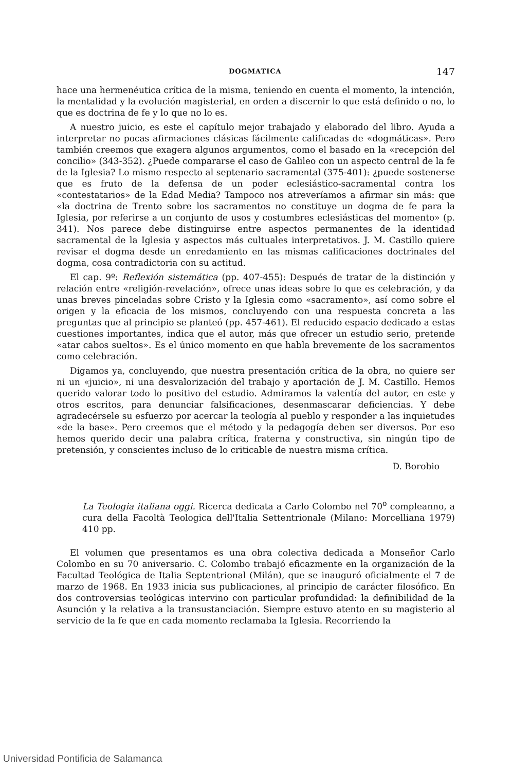DOGMATICA 147
hace una hermenéutica crítica de la misma, teniendo en cuenta el momento, la intención, la mentalidad y la evolución magisterial, en orden a discernir lo que está definido o no, lo que es doctrina de fe y lo que no lo es.
A nuestro juicio, es este el capítulo mejor trabajado y elaborado del libro. Ayuda a interpretar no pocas afirmaciones clásicas fácilmente calificadas de «dogmáticas». Pero también creemos que exagera algunos argumentos, como el basado en la «recepción del concilio» (343-352). ¿Puede compararse el caso de Galileo con un aspecto central de la fe de la Iglesia? Lo mismo respecto al septenario sacramental (375-401): ¿puede sostenerse que es fruto de la defensa de un poder eclesiástico-sacramental contra los «contestatarios» de la Edad Media? Tampoco nos atreveríamos a afirmar sin más: que «la doctrina de Trento sobre los sacramentos no constituye un dogma de fe para la Iglesia, por referirse a un conjunto de usos y costumbres eclesiásticas del momento» (p. 341). Nos parece debe distinguirse entre aspectos permanentes de la identidad sacramental de la Iglesia y aspectos más cultuales interpretativos. J. M. Castillo quiere revisar el dogma desde un enredamiento en las mismas calificaciones doctrinales del dogma, cosa contradictoria con su actitud.
El cap. 9º: Reflexión sistemática (pp. 407-455): Después de tratar de la distinción y relación entre «religión-revelación», ofrece unas ideas sobre lo que es celebración, y da unas breves pinceladas sobre Cristo y la Iglesia como «sacramento», así como sobre el origen y la eficacia de los mismos, concluyendo con una respuesta concreta a las preguntas que al principio se planteó (pp. 457-461). El reducido espacio dedicado a estas cuestiones importantes, indica que el autor, más que ofrecer un estudio serio, pretende «atar cabos sueltos». Es el único momento en que habla brevemente de los sacramentos como celebración.
Digamos ya, concluyendo, que nuestra presentación crítica de la obra, no quiere ser ni un «juicio», ni una desvalorización del trabajo y aportación de J. M. Castillo. Hemos querido valorar todo lo positivo del estudio. Admiramos la valentía del autor, en este y otros escritos, para denunciar falsificaciones, desenmascarar deficiencias. Y debe agradecérsele su esfuerzo por acercar la teología al pueblo y responder a las inquietudes «de la base». Pero creemos que el método y la pedagogía deben ser diversos. Por eso hemos querido decir una palabra crítica, fraterna y constructiva, sin ningún tipo de pretensión, y conscientes incluso de lo criticable de nuestra misma crítica.
D. Borobio
La Teologia italiana oggi. Ricerca dedicata a Carlo Colombo nel 70<sup>o</sup> compleanno, a cura della Facoltà Teologica dell'Italia Settentrionale (Milano: Morcelliana 1979) 410 pp.
El volumen que presentamos es una obra colectiva dedicada a Monseñor Carlo Colombo en su 70 aniversario. C. Colombo trabajó eficazmente en la organización de la Facultad Teológica de Italia Septentrional (Milán), que se inauguró oficialmente el 7 de marzo de 1968. En 1933 inicia sus publicaciones, al principio de carácter filosófico. En dos controversias teológicas intervino con particular profundidad: la definibilidad de la Asunción y la relativa a la transustanciación. Siempre estuvo atento en su magisterio al servicio de la fe que en cada momento reclamaba la Iglesia. Recorriendo la
Universidad Pontificia de Salamanca